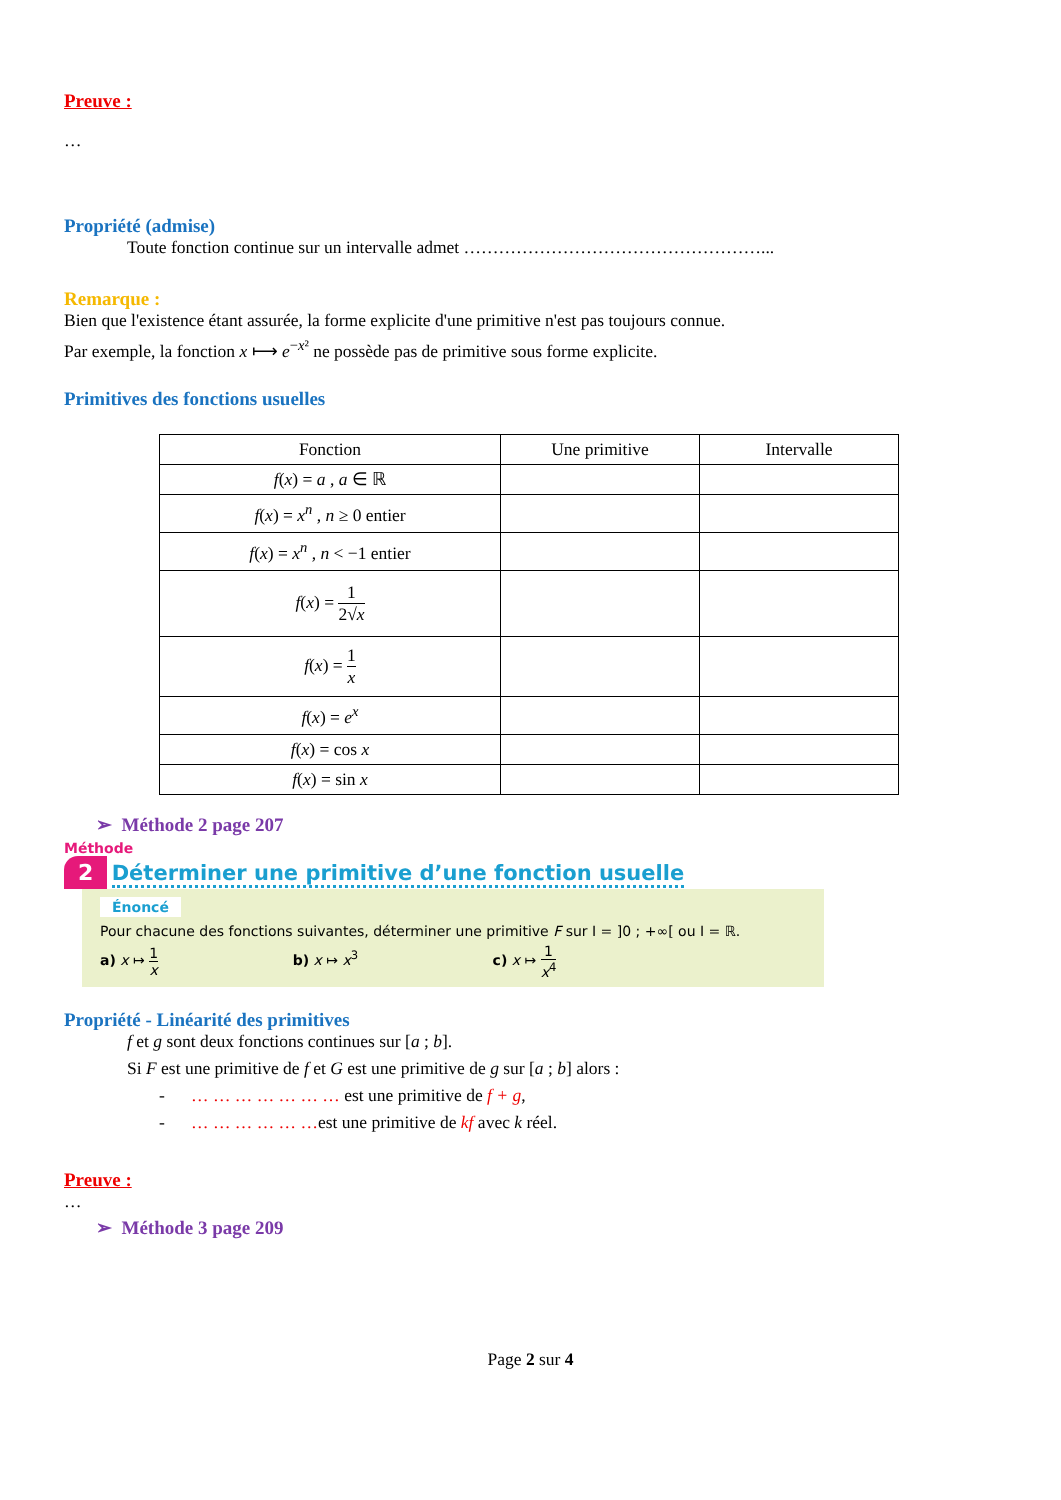Preuve :
…
Propriété (admise)
Toute fonction continue sur un intervalle admet ……………………………………………...
Remarque :
Bien que l'existence étant assurée, la forme explicite d'une primitive n'est pas toujours connue.
Par exemple, la fonction x ⟼ e<sup>−x²</sup> ne possède pas de primitive sous forme explicite.
Primitives des fonctions usuelles
| Fonction | Une primitive | Intervalle |
| --- | --- | --- |
| f ( x ) = a , a ∈ ℝ | | |
| f ( x ) = x<sup>n</sup> , n ≥ 0 entier | | |
| f ( x ) = x<sup>n</sup> , n < −1 entier | | |
| f ( x ) = 1 2√ x | | |
| f ( x ) = 1 x | | |
| f ( x ) = e<sup>x</sup> | | |
| f ( x ) = cos x | | |
| f ( x ) = sin x | | |
➢ Méthode 2 page 207
Méthode
2 Déterminer une primitive d’une fonction usuelle
Énoncé
Pour chacune des fonctions suivantes, déterminer une primitive F sur I = ]0 ; +∞[ ou I = ℝ.
a) x ↦ 1 x b) x ↦ x<sup>3</sup> c) x ↦ 1 x<sup>4</sup>
Propriété - Linéarité des primitives
f et g sont deux fonctions continues sur [a ; b].
Si F est une primitive de f et G est une primitive de g sur [a ; b] alors :
- … … … … … … … est une primitive de f + g,
- … … … … … …est une primitive de kf avec k réel.
Preuve :
…
➢ Méthode 3 page 209
Page 2 sur 4